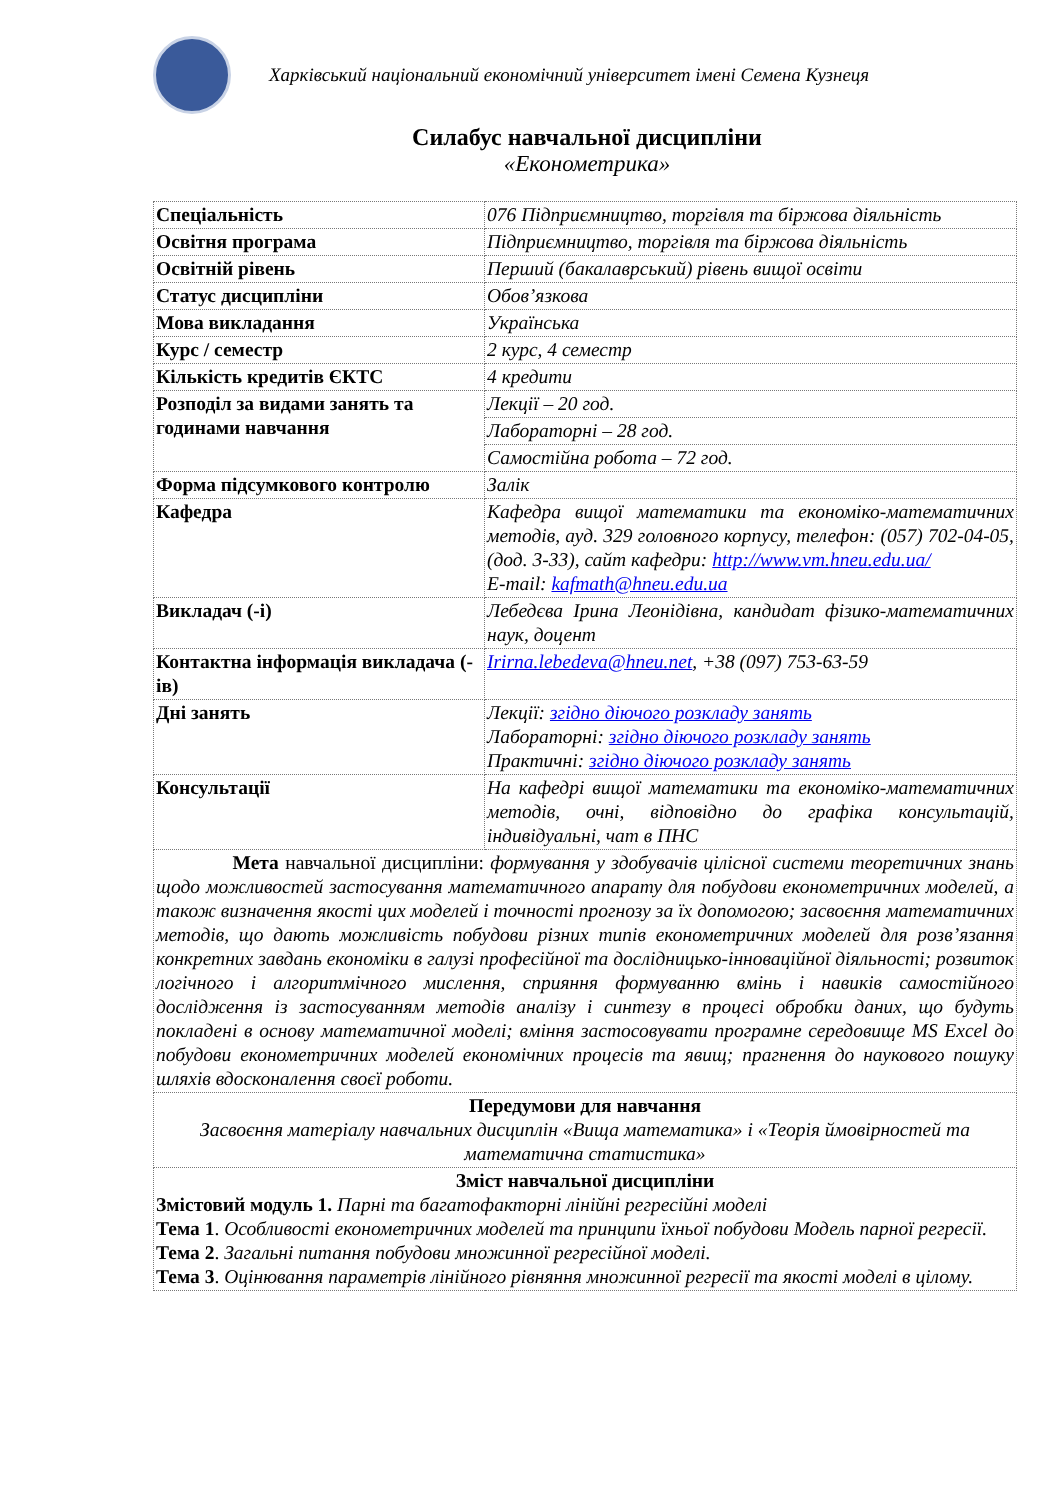Харківський національний економічний університет імені Семена Кузнеця
Силабус навчальної дисципліни
«Економетрика»
| Спеціальність | 076 Підприємництво, торгівля та біржова діяльність |
| Освітня програма | Підприємництво, торгівля та біржова діяльність |
| Освітній рівень | Перший (бакалаврський) рівень вищої освіти |
| Статус дисципліни | Обов’язкова |
| Мова викладання | Українська |
| Курс / семестр | 2 курс, 4 семестр |
| Кількість кредитів ЄКТС | 4 кредити |
| Розподіл за видами занять та годинами навчання | Лекції – 20 год. |
| | Лабораторні – 28 год. |
| | Самостійна робота – 72 год. |
| Форма підсумкового контролю | Залік |
| Кафедра | Кафедра вищої математики та економіко-математичних методів, ауд. 329 головного корпусу, телефон: (057) 702-04-05, (дод. 3-33), сайт кафедри: http://www.vm.hneu.edu.ua/ E-mail: kafmath@hneu.edu.ua |
| Викладач (-і) | Лебедєва Ірина Леонідівна, кандидат фізико-математичних наук, доцент |
| Контактна інформація викладача (-ів) | Irirna.lebedeva@hneu.net , +38 (097) 753-63-59 |
| Дні занять | Лекції: згідно діючого розкладу занять Лабораторні: згідно діючого розкладу занять Практичні: згідно діючого розкладу занять |
| Консультації | На кафедрі вищої математики та економіко-математичних методів, очні, відповідно до графіка консультацій, індивідуальні, чат в ПНС |
| Мета навчальної дисципліни: формування у здобувачів цілісної системи теоретичних знань щодо можливостей застосування математичного апарату для побудови економетричних моделей, а також визначення якості цих моделей і точності прогнозу за їх допомогою; засвоєння математичних методів, що дають можливість побудови різних типів економетричних моделей для розв’язання конкретних завдань економіки в галузі професійної та дослідницько-інноваційної діяльності; розвиток логічного і алгоритмічного мислення, сприяння формуванню вмінь і навиків самостійного дослідження із застосуванням методів аналізу і синтезу в процесі обробки даних, що будуть покладені в основу математичної моделі; вміння застосовувати програмне середовище MS Excel до побудови економетричних моделей економічних процесів та явищ; прагнення до наукового пошуку шляхів вдосконалення своєї роботи. | |
| Передумови для навчання Засвоєння матеріалу навчальних дисциплін «Вища математика» і «Теорія ймовірностей та математична статистика» | |
| Зміст навчальної дисципліни Змістовий модуль 1. Парні та багатофакторні лінійні регресійні моделі Тема 1 . Особливості економетричних моделей та принципи їхньої побудови Модель парної регресії. Тема 2 . Загальні питання побудови множинної регресійної моделі. Тема 3 . Оцінювання параметрів лінійного рівняння множинної регресії та якості моделі в цілому. | |